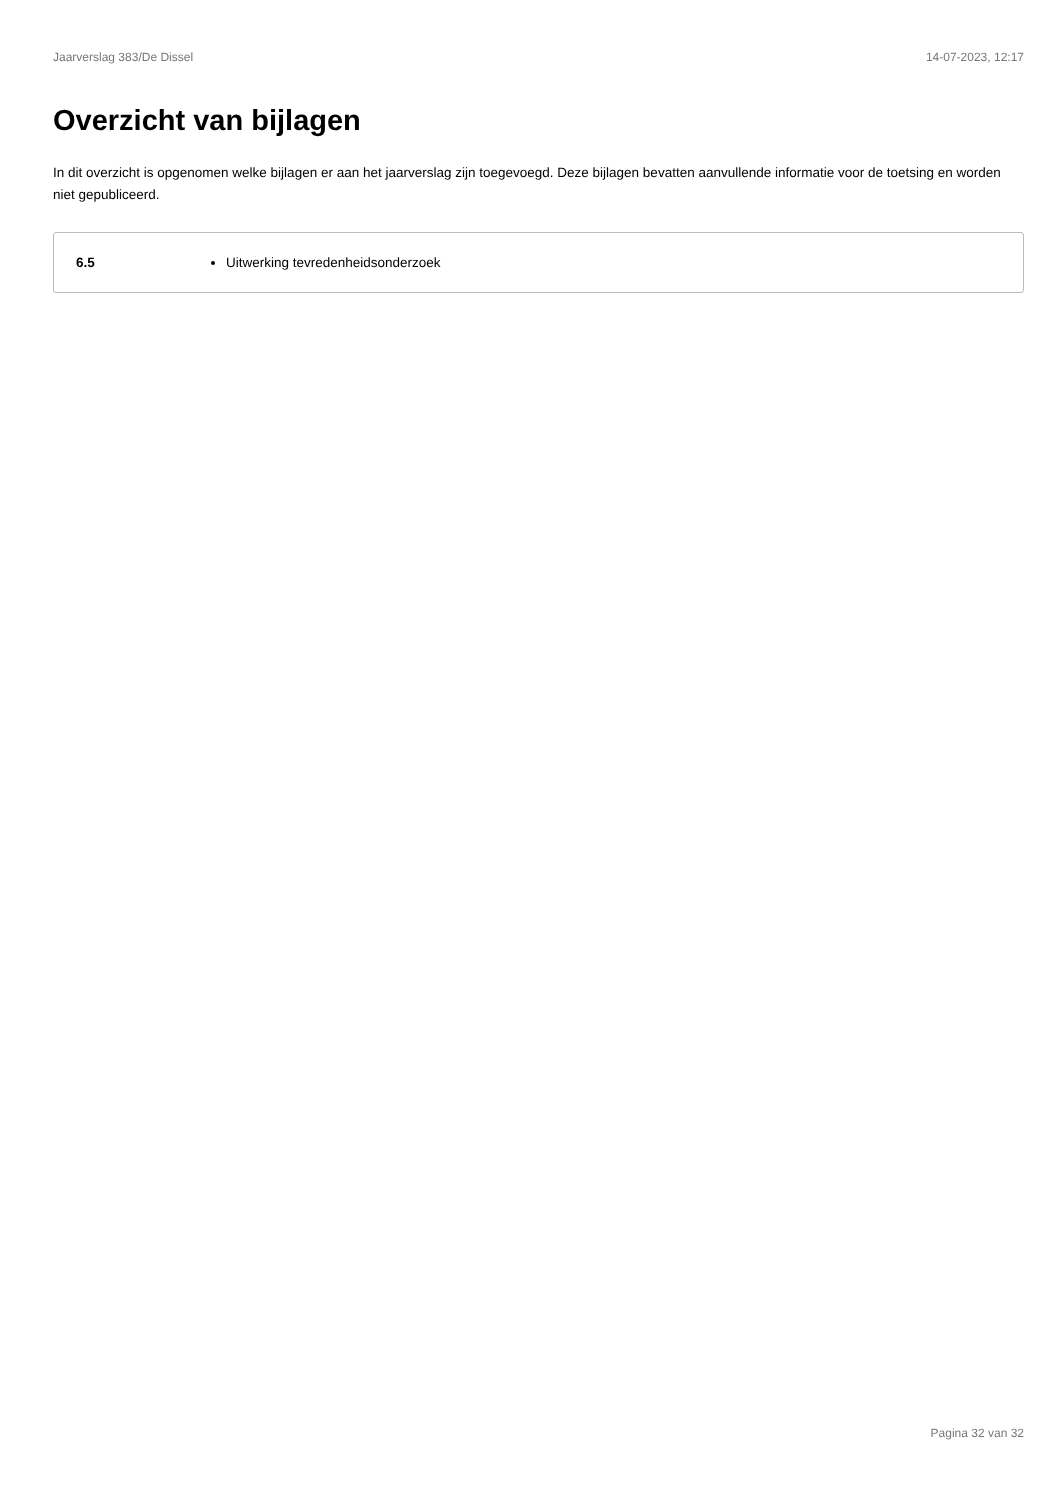Jaarverslag 383/De Dissel 14-07-2023, 12:17
Overzicht van bijlagen
In dit overzicht is opgenomen welke bijlagen er aan het jaarverslag zijn toegevoegd. Deze bijlagen bevatten aanvullende informatie voor de toetsing en worden niet gepubliceerd.
| 6.5 | Uitwerking tevredenheidsonderzoek |
Pagina 32 van 32